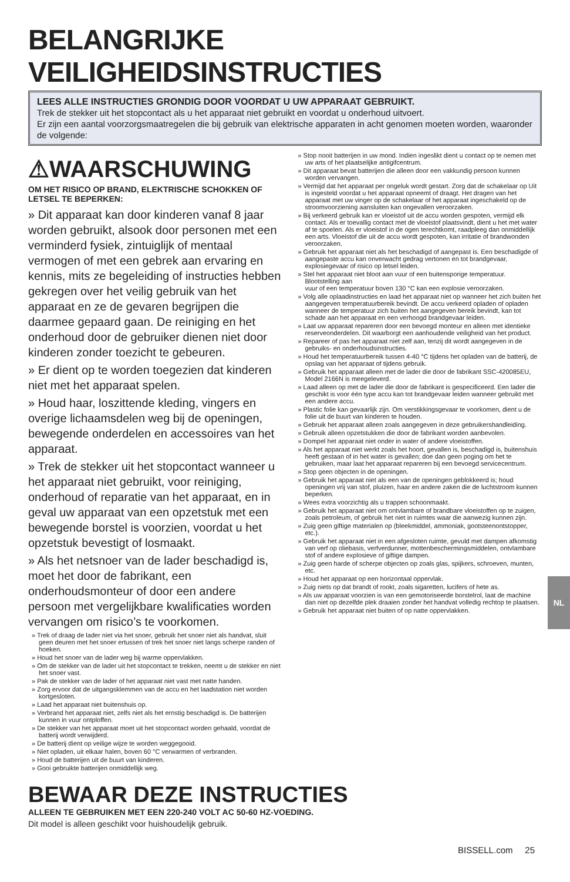BELANGRIJKE VEILIGHEIDSINSTRUCTIES
LEES ALLE INSTRUCTIES GRONDIG DOOR VOORDAT U UW APPARAAT GEBRUIKT.
Trek de stekker uit het stopcontact als u het apparaat niet gebruikt en voordat u onderhoud uitvoert.
Er zijn een aantal voorzorgsmaatregelen die bij gebruik van elektrische apparaten in acht genomen moeten worden, waaronder de volgende:
⚠WAARSCHUWING
OM HET RISICO OP BRAND, ELEKTRISCHE SCHOKKEN OF LETSEL TE BEPERKEN:
» Dit apparaat kan door kinderen vanaf 8 jaar worden gebruikt, alsook door personen met een verminderd fysiek, zintuiglijk of mentaal vermogen of met een gebrek aan ervaring en kennis, mits ze begeleiding of instructies hebben gekregen over het veilig gebruik van het apparaat en ze de gevaren begrijpen die daarmee gepaard gaan. De reiniging en het onderhoud door de gebruiker dienen niet door kinderen zonder toezicht te gebeuren.
» Er dient op te worden toegezien dat kinderen niet met het apparaat spelen.
» Houd haar, loszittende kleding, vingers en overige lichaamsdelen weg bij de openingen, bewegende onderdelen en accessoires van het apparaat.
» Trek de stekker uit het stopcontact wanneer u het apparaat niet gebruikt, voor reiniging, onderhoud of reparatie van het apparaat, en in geval uw apparaat van een opzetstuk met een bewegende borstel is voorzien, voordat u het opzetstuk bevestigt of losmaakt.
» Als het netsnoer van de lader beschadigd is, moet het door de fabrikant, een onderhoudsmonteur of door een andere persoon met vergelijkbare kwalificaties worden vervangen om risico’s te voorkomen.
» Trek of draag de lader niet via het snoer, gebruik het snoer niet als handvat, sluit geen deuren met het snoer ertussen of trek het snoer niet langs scherpe randen of hoeken.
» Houd het snoer van de lader weg bij warme oppervlakken.
» Om de stekker van de lader uit het stopcontact te trekken, neemt u de stekker en niet het snoer vast.
» Pak de stekker van de lader of het apparaat niet vast met natte handen.
» Zorg ervoor dat de uitgangsklemmen van de accu en het laadstation niet worden kortgesloten.
» Laad het apparaat niet buitenshuis op.
» Verbrand het apparaat niet, zelfs niet als het ernstig beschadigd is. De batterijen kunnen in vuur ontploffen.
» De stekker van het apparaat moet uit het stopcontact worden gehaald, voordat de batterij wordt verwijderd.
» De batterij dient op veilige wijze te worden weggegooid.
» Niet opladen, uit elkaar halen, boven 60 °C verwarmen of verbranden.
» Houd de batterijen uit de buurt van kinderen.
» Gooi gebruikte batterijen onmiddellijk weg.
» Stop nooit batterijen in uw mond. Indien ingeslikt dient u contact op te nemen met uw arts of het plaatselijke antigifcentrum.
» Dit apparaat bevat batterijen die alleen door een vakkundig persoon kunnen worden vervangen.
» Vermijd dat het apparaat per ongeluk wordt gestart. Zorg dat de schakelaar op Uit is ingesteld voordat u het apparaat opneemt of draagt. Het dragen van het apparaat met uw vinger op de schakelaar of het apparaat ingeschakeld op de stroomvoorziening aansluiten kan ongevallen veroorzaken.
» Bij verkeerd gebruik kan er vloeistof uit de accu worden gespoten, vermijd elk contact. Als er toevallig contact met de vloeistof plaatsvindt, dient u het met water af te spoelen. Als er vloeistof in de ogen terechtkomt, raadpleeg dan onmiddellijk een arts. Vloeistof die uit de accu wordt gespoten, kan irritatie of brandwonden veroorzaken.
» Gebruik het apparaat niet als het beschadigd of aangepast is. Een beschadigde of aangepaste accu kan onverwacht gedrag vertonen en tot brandgevaar, explosiegevaar of risico op letsel leiden.
» Stel het apparaat niet bloot aan vuur of een buitensporige temperatuur. Blootstelling aan
vuur of een temperatuur boven 130 °C kan een explosie veroorzaken.
» Volg alle oplaadinstructies en laad het apparaat niet op wanneer het zich buiten het aangegeven temperatuurbereik bevindt. De accu verkeerd opladen of opladen wanneer de temperatuur zich buiten het aangegeven bereik bevindt, kan tot schade aan het apparaat en een verhoogd brandgevaar leiden.
» Laat uw apparaat repareren door een bevoegd monteur en alleen met identieke reserveonderdelen. Dit waarborgt een aanhoudende veiligheid van het product.
» Repareer of pas het apparaat niet zelf aan, tenzij dit wordt aangegeven in de gebruiks- en onderhoudsinstructies.
» Houd het temperatuurbereik tussen 4-40 °C tijdens het opladen van de batterij, de opslag van het apparaat of tijdens gebruik.
» Gebruik het apparaat alleen met de lader die door de fabrikant SSC-420085EU, Model 2166N is meegeleverd.
» Laad alleen op met de lader die door de fabrikant is gespecificeerd. Een lader die geschikt is voor één type accu kan tot brandgevaar leiden wanneer gebruikt met een andere accu.
» Plastic folie kan gevaarlijk zijn. Om verstikkingsgevaar te voorkomen, dient u de folie uit de buurt van kinderen te houden.
» Gebruik het apparaat alleen zoals aangegeven in deze gebruikershandleiding.
» Gebruik alleen opzetstukken die door de fabrikant worden aanbevolen.
» Dompel het apparaat niet onder in water of andere vloeistoffen.
» Als het apparaat niet werkt zoals het hoort, gevallen is, beschadigd is, buitenshuis heeft gestaan of in het water is gevallen; doe dan geen poging om het te gebruiken, maar laat het apparaat repareren bij een bevoegd servicecentrum.
» Stop geen objecten in de openingen.
» Gebruik het apparaat niet als een van de openingen geblokkeerd is; houd openingen vrij van stof, pluizen, haar en andere zaken die de luchtstroom kunnen beperken.
» Wees extra voorzichtig als u trappen schoonmaakt.
» Gebruik het apparaat niet om ontvlambare of brandbare vloeistoffen op te zuigen, zoals petroleum, of gebruik het niet in ruimtes waar die aanwezig kunnen zijn.
» Zuig geen giftige materialen op (bleekmiddel, ammoniak, gootsteenontstopper, etc.).
» Gebruik het apparaat niet in een afgesloten ruimte, gevuld met dampen afkomstig van verf op oliebasis, verfverdunner, mottenbeschermingsmiddelen, ontvlambare stof of andere explosieve of giftige dampen.
» Zuig geen harde of scherpe objecten op zoals glas, spijkers, schroeven, munten, etc.
» Houd het apparaat op een horizontaal oppervlak.
» Zuig niets op dat brandt of rookt, zoals sigaretten, lucifers of hete as.
» Als uw apparaat voorzien is van een gemotoriseerde borstelrol, laat de machine dan niet op dezelfde plek draaien zonder het handvat volledig rechtop te plaatsen.
» Gebruik het apparaat niet buiten of op natte oppervlakken.
BEWAAR DEZE INSTRUCTIES
ALLEEN TE GEBRUIKEN MET EEN 220-240 VOLT AC 50-60 HZ-VOEDING.
Dit model is alleen geschikt voor huishoudelijk gebruik.
BISSELL.com 25
NL